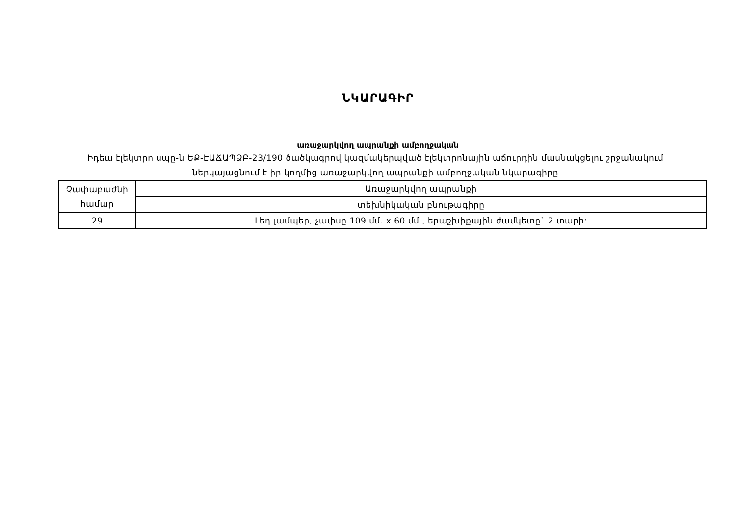ՆԿԱՐԱԳԻՐ
առաջարկվող ապրանքի ամբողջական
Իդեա էլեկտրո սպը-ն ԵՔ-ԷԱՃԱՊՁԲ-23/190 ծածկագրով կազմակերպված էլեկտրոնային աճուրդին մասնակցելու շրջանակում ներկայացնում է իր կողմից առաջարկվող ապրանքի ամբողջական նկարագիրը
| Չափաբաժնի համար | Առաջարկվող ապրանքի |
| | տեխնիկական բնութագիրը |
| 29 | Լեդ լամպեր, չափսը 109 մմ. x 60 մմ., երաշխիքային ժամկետը` 2 տարի: |